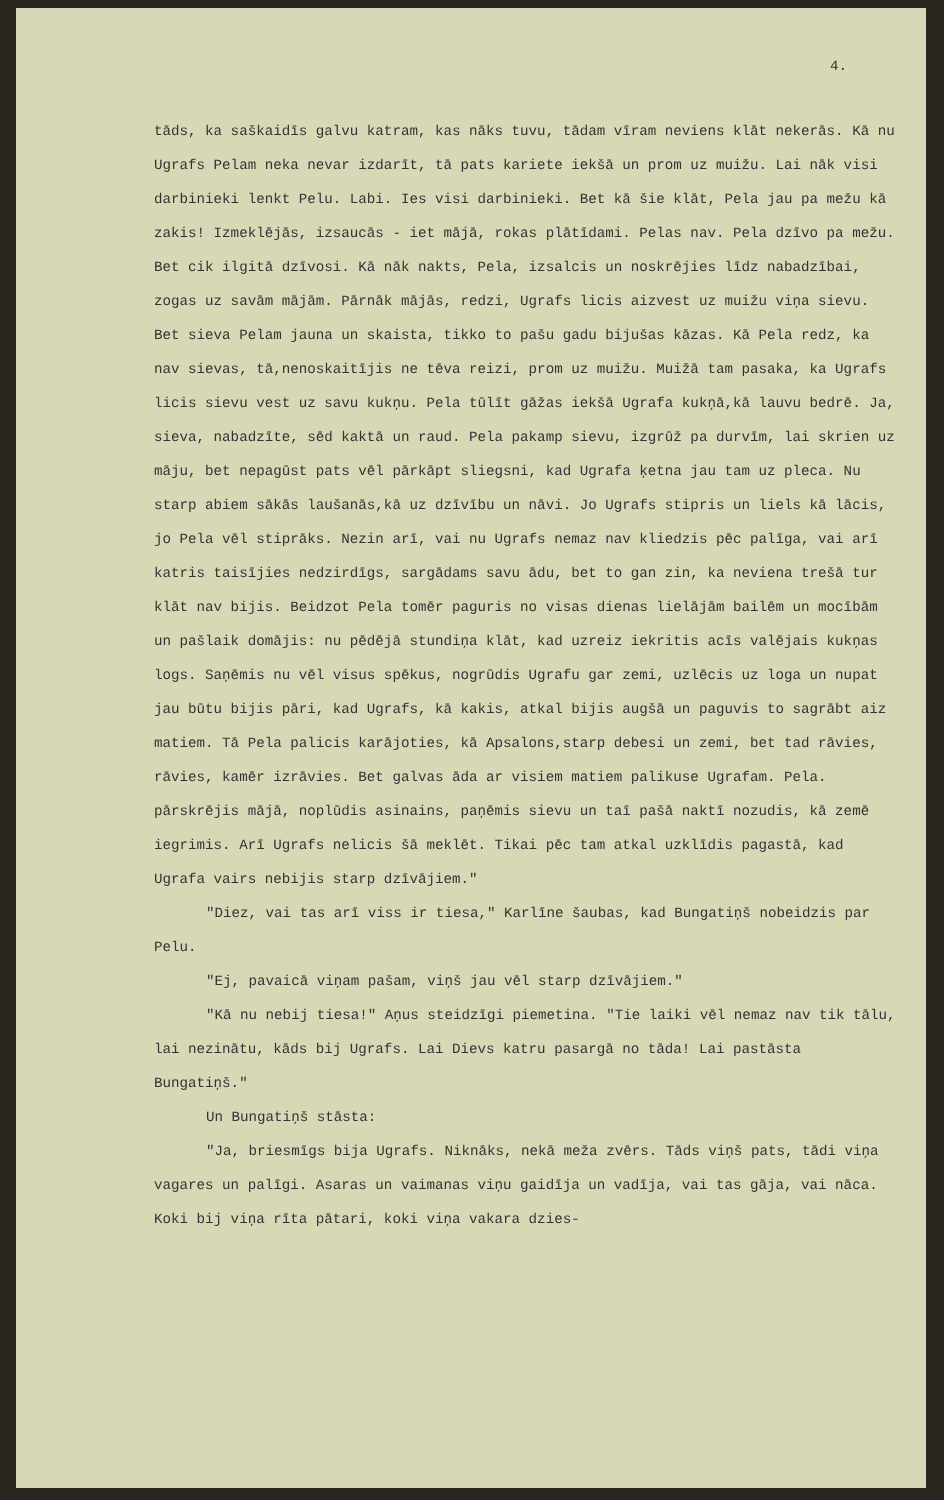4.
tāds, ka saškaidīs galvu katram, kas nāks tuvu, tādam vīram neviens klāt nekerās. Kā nu Ugrafs Pelam neka nevar izdarīt, tā pats kariete iekšā un prom uz muižu. Lai nāk visi darbinieki lenkt Pelu. Labi. Ies visi darbinieki. Bet kā šie klāt, Pela jau pa mežu kā zakis! Izmeklējās, izsaucās - iet mājā, rokas plātīdami. Pelas nav. Pela dzīvo pa mežu. Bet cik ilgitā dzīvosi. Kā nāk nakts, Pela, izsalcis un noskrējies līdz nabadzībai, zogas uz savām mājām. Pārnāk mājās, redzi, Ugrafs licis aizvest uz muižu viņa sievu. Bet sieva Pelam jauna un skaista, tikko to pašu gadu bijušas kāzas. Kā Pela redz, ka nav sievas, tā,nenoskaitījis ne tēva reizi, prom uz muižu. Muižā tam pasaka, ka Ugrafs licis sievu vest uz savu kukņu. Pela tūlīt gāžas iekšā Ugrafa kukņā,kā lauvu bedrē. Ja, sieva, nabadzīte, sēd kaktā un raud. Pela pakamp sievu, izgrūž pa durvīm, lai skrien uz māju, bet nepagūst pats vēl pārkāpt sliegsni, kad Ugrafa ķetna jau tam uz pleca. Nu starp abiem sākās laušanās,kā uz dzīvību un nāvi. Jo Ugrafs stipris un liels kā lācis, jo Pela vēl stiprāks. Nezin arī, vai nu Ugrafs nemaz nav kliedzis pēc palīga, vai arī katris taisījies nedzirdīgs, sargādams savu ādu, bet to gan zin, ka neviena trešā tur klāt nav bijis. Beidzot Pela tomēr paguris no visas dienas lielājām bailēm un mocībām un pašlaik domājis: nu pēdējā stundiņa klāt, kad uzreiz iekritis acīs valējais kukņas logs. Saņēmis nu vēl visus spēkus, nogrūdis Ugrafu gar zemi, uzlēcis uz loga un nupat jau būtu bijis pāri, kad Ugrafs, kā kakis, atkal bijis augšā un paguvis to sagrābt aiz matiem. Tā Pela palicis karājoties, kā Apsalons,starp debesi un zemi, bet tad rāvies, rāvies, kamēr izrāvies. Bet galvas āda ar visiem matiem palikuse Ugrafam. Pela. pārskrējis mājā, noplūdis asinains, paņēmis sievu un taī pašā naktī nozudis, kā zemē iegrimis. Arī Ugrafs nelicis šā meklēt. Tikai pēc tam atkal uzklīdis pagastā, kad Ugrafa vairs nebijis starp dzīvājiem."
"Diez, vai tas arī viss ir tiesa," Karlīne šaubas, kad Bungatiņš nobeidzis par Pelu.
"Ej, pavaicā viņam pašam, viņš jau vēl starp dzīvājiem."
"Kā nu nebij tiesa!" Aņus steidzīgi piemetina. "Tie laiki vēl nemaz nav tik tālu, lai nezinātu, kāds bij Ugrafs. Lai Dievs katru pasargā no tāda! Lai pastāsta Bungatiņš."
Un Bungatiņš stāsta:
"Ja, briesmīgs bija Ugrafs. Niknāks, nekā meža zvērs. Tāds viņš pats, tādi viņa vagares un palīgi. Asaras un vaimanas viņu gaidīja un vadīja, vai tas gāja, vai nāca. Koki bij viņa rīta pātari, koki viņa vakara dzies-